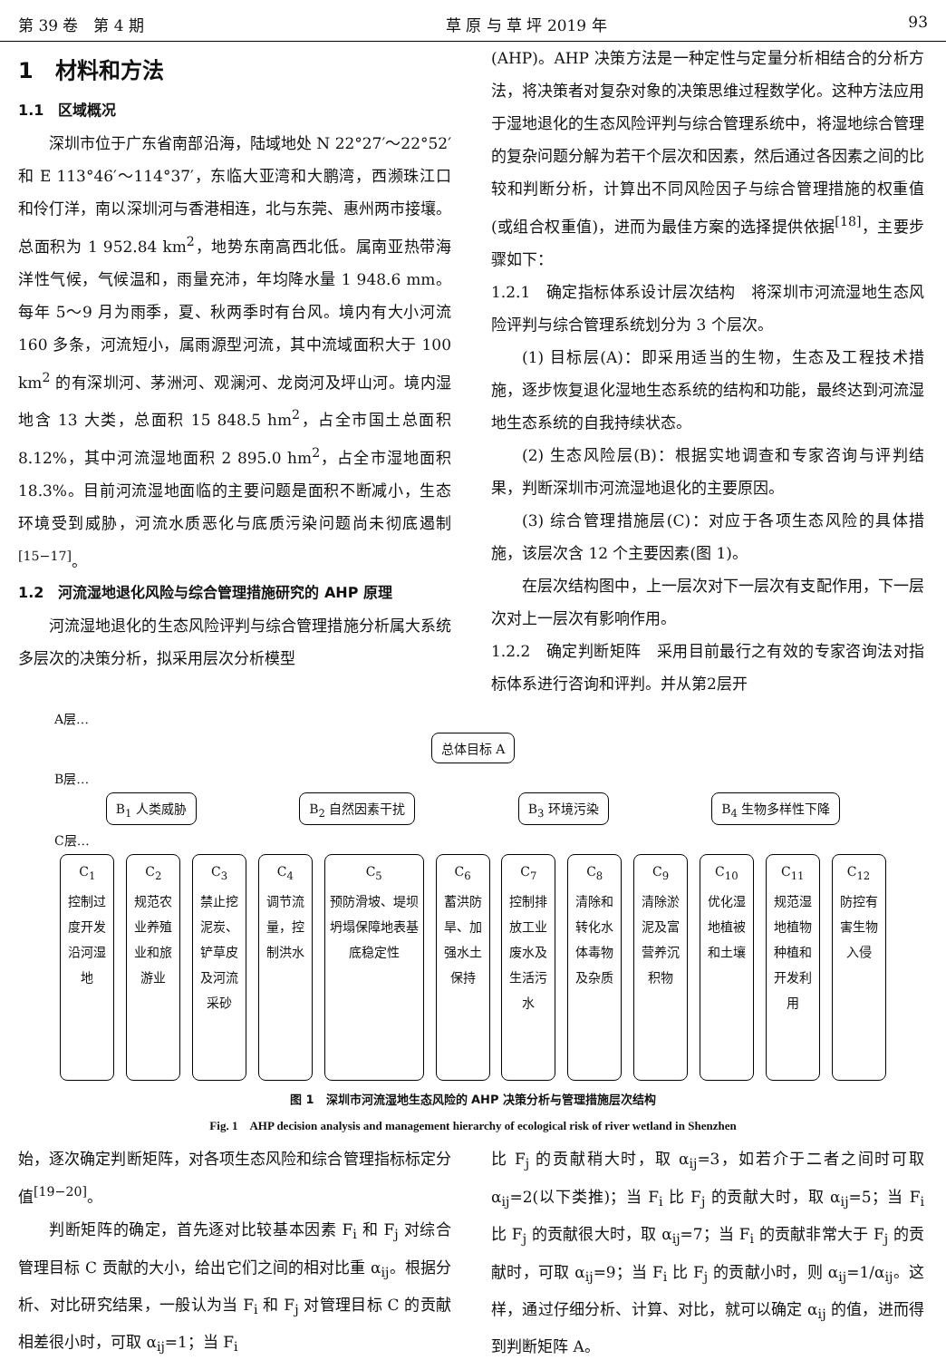第 39 卷　第 4 期 草 原 与 草 坪 2019 年 93
1　材料和方法
1.1　区域概况
深圳市位于广东省南部沿海，陆域地处 N 22°27′～22°52′和 E 113°46′～114°37′，东临大亚湾和大鹏湾，西濒珠江口和伶仃洋，南以深圳河与香港相连，北与东莞、惠州两市接壤。总面积为 1 952.84 km<sup>2</sup>，地势东南高西北低。属南亚热带海洋性气候，气候温和，雨量充沛，年均降水量 1 948.6 mm。每年 5～9 月为雨季，夏、秋两季时有台风。境内有大小河流 160 多条，河流短小，属雨源型河流，其中流域面积大于 100 km<sup>2</sup> 的有深圳河、茅洲河、观澜河、龙岗河及坪山河。境内湿地含 13 大类，总面积 15 848.5 hm<sup>2</sup>，占全市国土总面积 8.12%，其中河流湿地面积 2 895.0 hm<sup>2</sup>，占全市湿地面积 18.3%。目前河流湿地面临的主要问题是面积不断减小，生态环境受到威胁，河流水质恶化与底质污染问题尚未彻底遏制<sup>[15−17]</sup>。
1.2　河流湿地退化风险与综合管理措施研究的 AHP 原理
河流湿地退化的生态风险评判与综合管理措施分析属大系统多层次的决策分析，拟采用层次分析模型
(AHP)。AHP 决策方法是一种定性与定量分析相结合的分析方法，将决策者对复杂对象的决策思维过程数学化。这种方法应用于湿地退化的生态风险评判与综合管理系统中，将湿地综合管理的复杂问题分解为若干个层次和因素，然后通过各因素之间的比较和判断分析，计算出不同风险因子与综合管理措施的权重值(或组合权重值)，进而为最佳方案的选择提供依据<sup>[18]</sup>，主要步骤如下：
1.2.1　确定指标体系设计层次结构　将深圳市河流湿地生态风险评判与综合管理系统划分为 3 个层次。
(1) 目标层(A)：即采用适当的生物，生态及工程技术措施，逐步恢复退化湿地生态系统的结构和功能，最终达到河流湿地生态系统的自我持续状态。
(2) 生态风险层(B)：根据实地调查和专家咨询与评判结果，判断深圳市河流湿地退化的主要原因。
(3) 综合管理措施层(C)：对应于各项生态风险的具体措施，该层次含 12 个主要因素(图 1)。
在层次结构图中，上一层次对下一层次有支配作用，下一层次对上一层次有影响作用。
1.2.2　确定判断矩阵　采用目前最行之有效的专家咨询法对指标体系进行咨询和评判。并从第2层开
A层…
总体目标 A
B层…
B<sub>1</sub> 人类威胁 B<sub>2</sub> 自然因素干扰 B<sub>3</sub> 环境污染 B<sub>4</sub> 生物多样性下降
C层…
C<sub>1</sub>
控制过度开发沿河湿地
C<sub>2</sub>
规范农业养殖业和旅游业
C<sub>3</sub>
禁止挖泥炭、铲草皮及河流采砂
C<sub>4</sub>
调节流量，控制洪水
C<sub>5</sub>
预防滑坡、堤坝坍塌保障地表基底稳定性
C<sub>6</sub>
蓄洪防旱、加强水土保持
C<sub>7</sub>
控制排放工业废水及生活污水
C<sub>8</sub>
清除和转化水体毒物及杂质
C<sub>9</sub>
清除淤泥及富营养沉积物
C<sub>10</sub>
优化湿地植被和土壤
C<sub>11</sub>
规范湿地植物种植和开发利用
C<sub>12</sub>
防控有害生物入侵
图 1　深圳市河流湿地生态风险的 AHP 决策分析与管理措施层次结构
Fig. 1　AHP decision analysis and management hierarchy of ecological risk of river wetland in Shenzhen
始，逐次确定判断矩阵，对各项生态风险和综合管理指标标定分值<sup>[19−20]</sup>。
判断矩阵的确定，首先逐对比较基本因素 F<sub>i</sub> 和 F<sub>j</sub> 对综合管理目标 C 贡献的大小，给出它们之间的相对比重 α<sub>ij</sub>。根据分析、对比研究结果，一般认为当 F<sub>i</sub> 和 F<sub>j</sub> 对管理目标 C 的贡献相差很小时，可取 α<sub>ij</sub>=1；当 F<sub>i</sub>
比 F<sub>j</sub> 的贡献稍大时，取 α<sub>ij</sub>=3，如若介于二者之间时可取 α<sub>ij</sub>=2(以下类推)；当 F<sub>i</sub> 比 F<sub>j</sub> 的贡献大时，取 α<sub>ij</sub>=5；当 F<sub>i</sub> 比 F<sub>j</sub> 的贡献很大时，取 α<sub>ij</sub>=7；当 F<sub>i</sub> 的贡献非常大于 F<sub>j</sub> 的贡献时，可取 α<sub>ij</sub>=9；当 F<sub>i</sub> 比 F<sub>j</sub> 的贡献小时，则 α<sub>ij</sub>=1/α<sub>ij</sub>。这样，通过仔细分析、计算、对比，就可以确定 α<sub>ij</sub> 的值，进而得到判断矩阵 A。